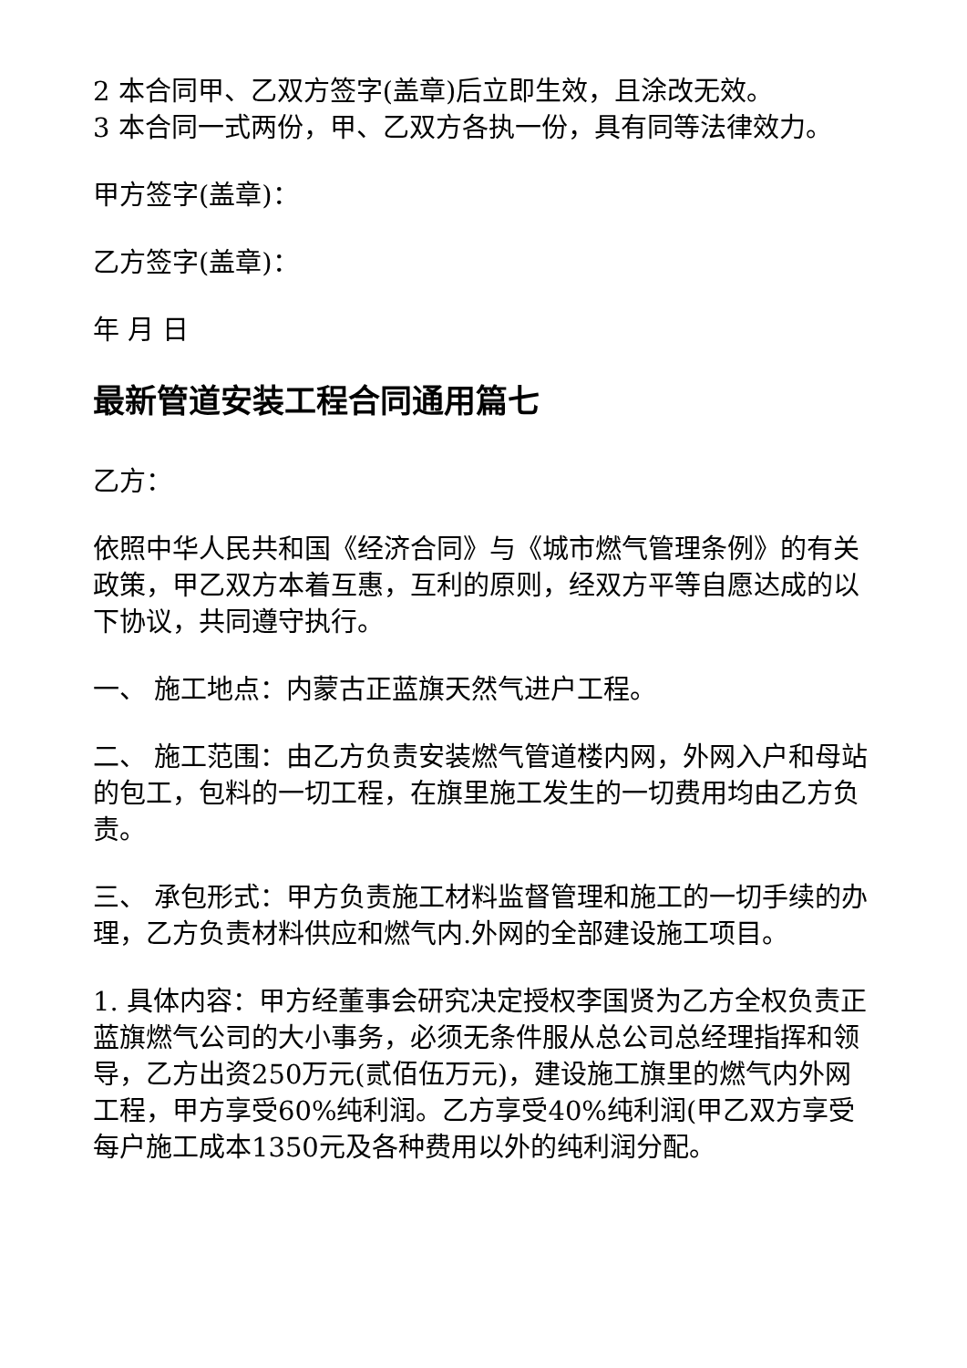2 本合同甲、乙双方签字(盖章)后立即生效，且涂改无效。
3 本合同一式两份，甲、乙双方各执一份，具有同等法律效力。
甲方签字(盖章)：
乙方签字(盖章)：
年 月 日
最新管道安装工程合同通用篇七
乙方：
依照中华人民共和国《经济合同》与《城市燃气管理条例》的有关政策，甲乙双方本着互惠，互利的原则，经双方平等自愿达成的以下协议，共同遵守执行。
一、 施工地点：内蒙古正蓝旗天然气进户工程。
二、 施工范围：由乙方负责安装燃气管道楼内网，外网入户和母站的包工，包料的一切工程，在旗里施工发生的一切费用均由乙方负责。
三、 承包形式：甲方负责施工材料监督管理和施工的一切手续的办理，乙方负责材料供应和燃气内.外网的全部建设施工项目。
1. 具体内容：甲方经董事会研究决定授权李国贤为乙方全权负责正蓝旗燃气公司的大小事务，必须无条件服从总公司总经理指挥和领导，乙方出资250万元(贰佰伍万元)，建设施工旗里的燃气内外网工程，甲方享受60%纯利润。乙方享受40%纯利润(甲乙双方享受每户施工成本1350元及各种费用以外的纯利润分配。